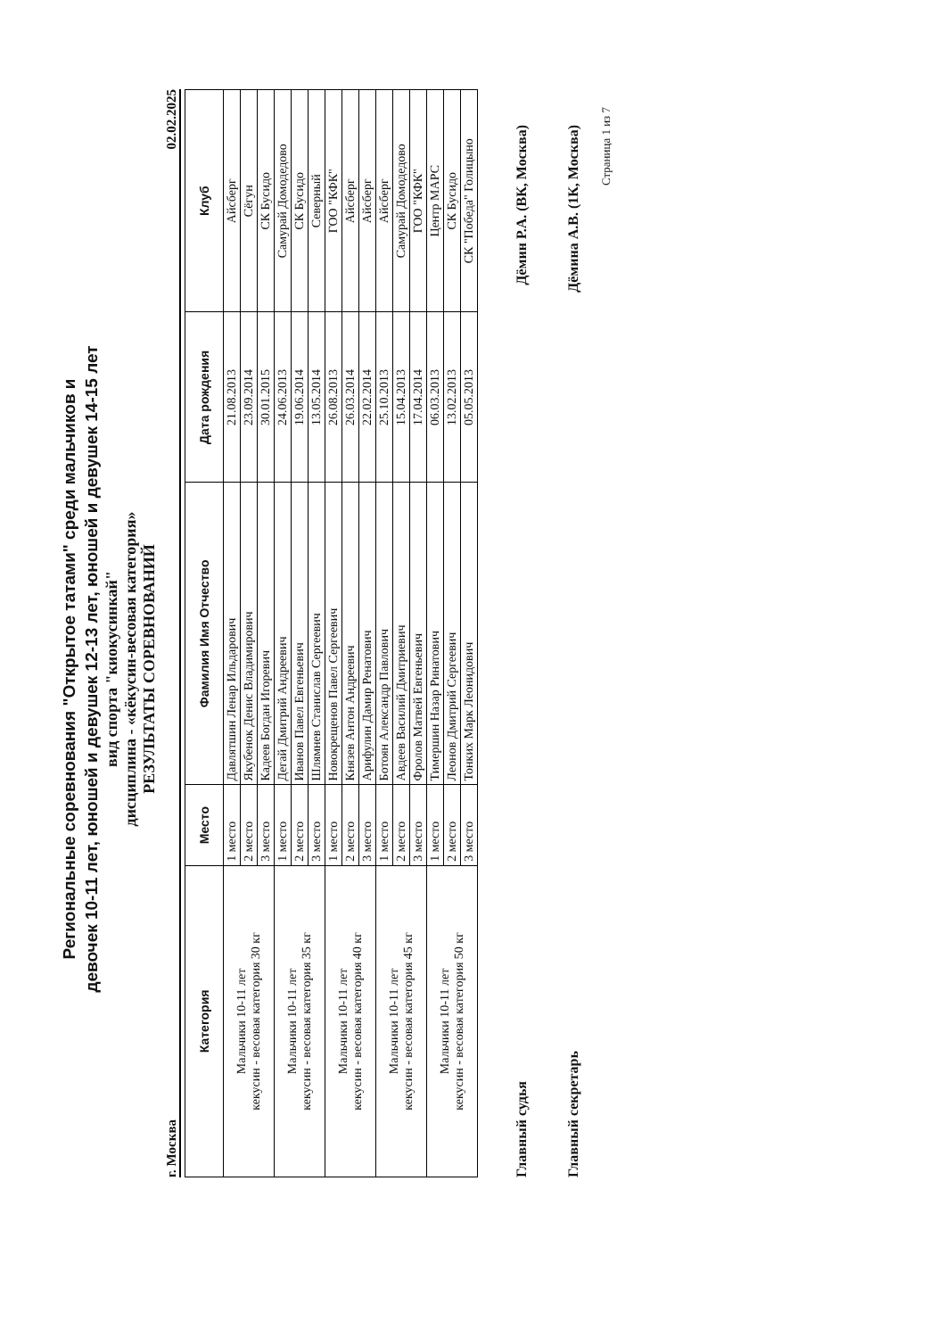Региональные соревнования "Открытое татами" среди мальчиков и
девочек 10-11 лет, юношей и девушек 12-13 лет, юношей и девушек 14-15 лет
вид спорта "киокусинкай"
дисциплина - «кёкусин-весовая категория»
РЕЗУЛЬТАТЫ СОРЕВНОВАНИЙ
г. Москва 02.02.2025
| Категория | Место | Фамилия Имя Отчество | Дата рождения | Клуб |
| --- | --- | --- | --- | --- |
| Мальчики 10-11 лет кекусин - весовая категория 30 кг | 1 место | Давлятшин Ленар Ильдарович | 21.08.2013 | Айсберг |
| | 2 место | Якубенок Денис Владимирович | 23.09.2014 | Сёгун |
| | 3 место | Кадеев Богдан Игоревич | 30.01.2015 | СК Бусидо |
| Мальчики 10-11 лет кекусин - весовая категория 35 кг | 1 место | Дегай Дмитрий Андреевич | 24.06.2013 | Самурай Домодедово |
| | 2 место | Иванов Павел Евгеньевич | 19.06.2014 | СК Бусидо |
| | 3 место | Шлямнев Станислав Сергеевич | 13.05.2014 | Северный |
| Мальчики 10-11 лет кекусин - весовая категория 40 кг | 1 место | Новокрещенов Павел Сергеевич | 26.08.2013 | ГОО "КФК" |
| | 2 место | Князев Антон Андреевич | 26.03.2014 | Айсберг |
| | 3 место | Арифулин Дамир Ренатович | 22.02.2014 | Айсберг |
| Мальчики 10-11 лет кекусин - весовая категория 45 кг | 1 место | Ботоян Александр Павлович | 25.10.2013 | Айсберг |
| | 2 место | Авдеев Василий Дмитриевич | 15.04.2013 | Самурай Домодедово |
| | 3 место | Фролов Матвей Евгеньевич | 17.04.2014 | ГОО "КФК" |
| Мальчики 10-11 лет кекусин - весовая категория 50 кг | 1 место | Тимершин Назар Ринатович | 06.03.2013 | Центр МАРС |
| | 2 место | Леонов Дмитрий Сергеевич | 13.02.2013 | СК Бусидо |
| | 3 место | Тонких Марк Леонидович | 05.05.2013 | СК "Победа" Голицыно |
Главный судья Дёмин Р.А. (ВК, Москва)
Главный секретарь Дёмина А.В. (1К, Москва)
Страница 1 из 7